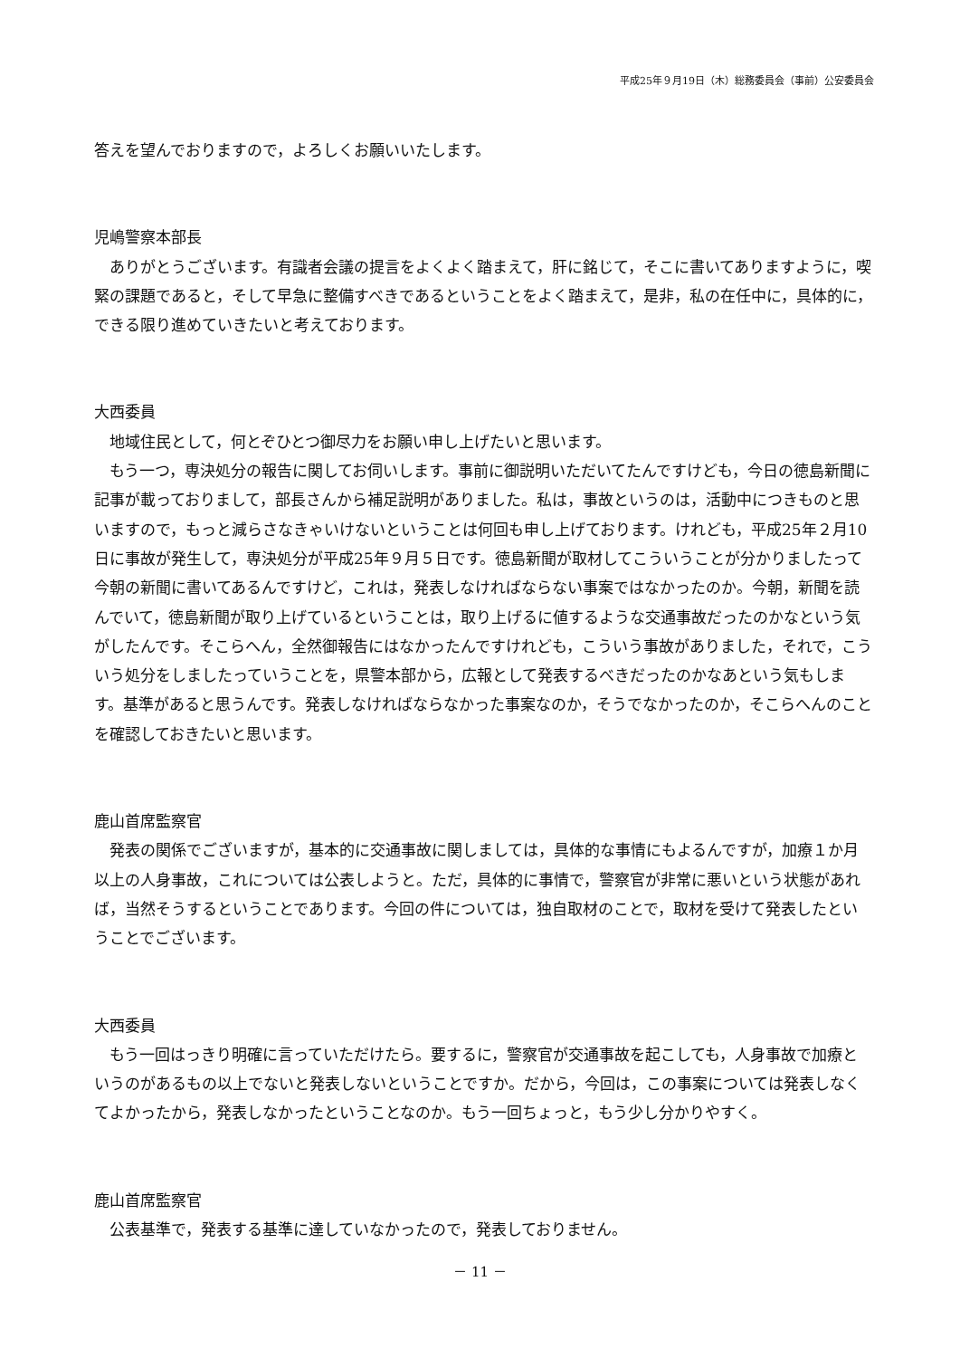平成25年９月19日（木）総務委員会（事前）公安委員会
答えを望んでおりますので，よろしくお願いいたします。
児嶋警察本部長
ありがとうございます。有識者会議の提言をよくよく踏まえて，肝に銘じて，そこに書いてありますように，喫緊の課題であると，そして早急に整備すべきであるということをよく踏まえて，是非，私の在任中に，具体的に，できる限り進めていきたいと考えております。
大西委員
地域住民として，何とぞひとつ御尽力をお願い申し上げたいと思います。
もう一つ，専決処分の報告に関してお伺いします。事前に御説明いただいてたんですけども，今日の徳島新聞に記事が載っておりまして，部長さんから補足説明がありました。私は，事故というのは，活動中につきものと思いますので，もっと減らさなきゃいけないということは何回も申し上げております。けれども，平成25年２月10日に事故が発生して，専決処分が平成25年９月５日です。徳島新聞が取材してこういうことが分かりましたって今朝の新聞に書いてあるんですけど，これは，発表しなければならない事案ではなかったのか。今朝，新聞を読んでいて，徳島新聞が取り上げているということは，取り上げるに値するような交通事故だったのかなという気がしたんです。そこらへん，全然御報告にはなかったんですけれども，こういう事故がありました，それで，こういう処分をしましたっていうことを，県警本部から，広報として発表するべきだったのかなあという気もします。基準があると思うんです。発表しなければならなかった事案なのか，そうでなかったのか，そこらへんのことを確認しておきたいと思います。
鹿山首席監察官
発表の関係でございますが，基本的に交通事故に関しましては，具体的な事情にもよるんですが，加療１か月以上の人身事故，これについては公表しようと。ただ，具体的に事情で，警察官が非常に悪いという状態があれば，当然そうするということであります。今回の件については，独自取材のことで，取材を受けて発表したということでございます。
大西委員
もう一回はっきり明確に言っていただけたら。要するに，警察官が交通事故を起こしても，人身事故で加療というのがあるもの以上でないと発表しないということですか。だから，今回は，この事案については発表しなくてよかったから，発表しなかったということなのか。もう一回ちょっと，もう少し分かりやすく。
鹿山首席監察官
公表基準で，発表する基準に達していなかったので，発表しておりません。
－ 11 －